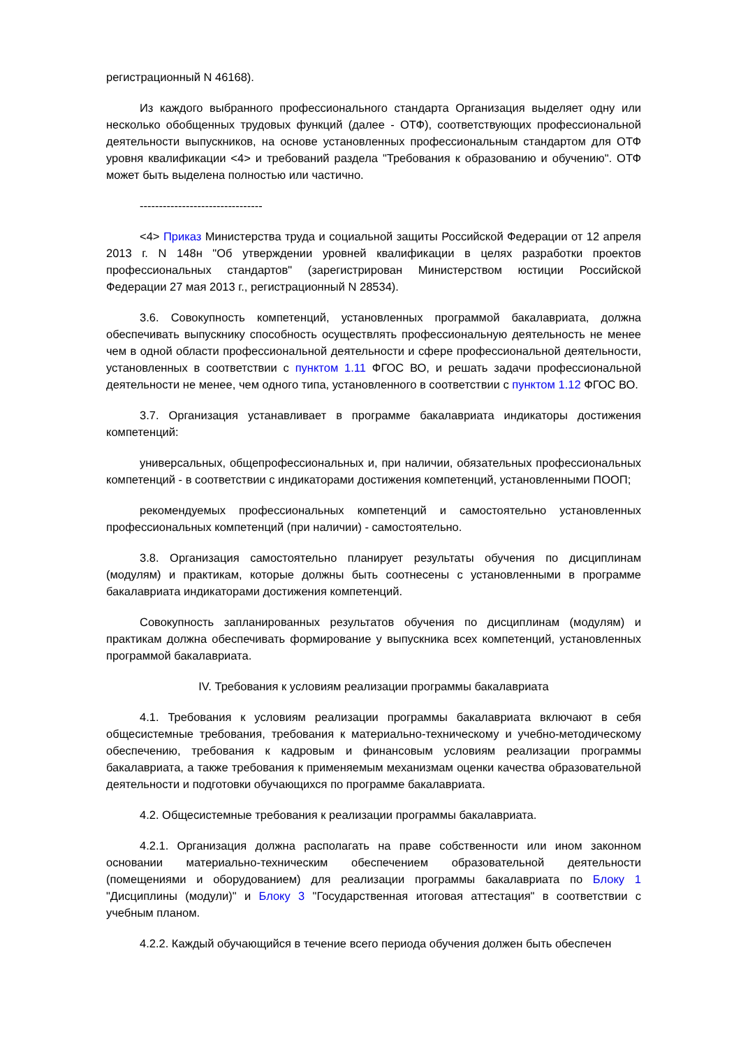регистрационный N 46168).
Из каждого выбранного профессионального стандарта Организация выделяет одну или несколько обобщенных трудовых функций (далее - ОТФ), соответствующих профессиональной деятельности выпускников, на основе установленных профессиональным стандартом для ОТФ уровня квалификации <4> и требований раздела "Требования к образованию и обучению". ОТФ может быть выделена полностью или частично.
--------------------------------
<4> Приказ Министерства труда и социальной защиты Российской Федерации от 12 апреля 2013 г. N 148н "Об утверждении уровней квалификации в целях разработки проектов профессиональных стандартов" (зарегистрирован Министерством юстиции Российской Федерации 27 мая 2013 г., регистрационный N 28534).
3.6. Совокупность компетенций, установленных программой бакалавриата, должна обеспечивать выпускнику способность осуществлять профессиональную деятельность не менее чем в одной области профессиональной деятельности и сфере профессиональной деятельности, установленных в соответствии с пунктом 1.11 ФГОС ВО, и решать задачи профессиональной деятельности не менее, чем одного типа, установленного в соответствии с пунктом 1.12 ФГОС ВО.
3.7. Организация устанавливает в программе бакалавриата индикаторы достижения компетенций:
универсальных, общепрофессиональных и, при наличии, обязательных профессиональных компетенций - в соответствии с индикаторами достижения компетенций, установленными ПООП;
рекомендуемых профессиональных компетенций и самостоятельно установленных профессиональных компетенций (при наличии) - самостоятельно.
3.8. Организация самостоятельно планирует результаты обучения по дисциплинам (модулям) и практикам, которые должны быть соотнесены с установленными в программе бакалавриата индикаторами достижения компетенций.
Совокупность запланированных результатов обучения по дисциплинам (модулям) и практикам должна обеспечивать формирование у выпускника всех компетенций, установленных программой бакалавриата.
IV. Требования к условиям реализации программы бакалавриата
4.1. Требования к условиям реализации программы бакалавриата включают в себя общесистемные требования, требования к материально-техническому и учебно-методическому обеспечению, требования к кадровым и финансовым условиям реализации программы бакалавриата, а также требования к применяемым механизмам оценки качества образовательной деятельности и подготовки обучающихся по программе бакалавриата.
4.2. Общесистемные требования к реализации программы бакалавриата.
4.2.1. Организация должна располагать на праве собственности или ином законном основании материально-техническим обеспечением образовательной деятельности (помещениями и оборудованием) для реализации программы бакалавриата по Блоку 1 "Дисциплины (модули)" и Блоку 3 "Государственная итоговая аттестация" в соответствии с учебным планом.
4.2.2. Каждый обучающийся в течение всего периода обучения должен быть обеспечен